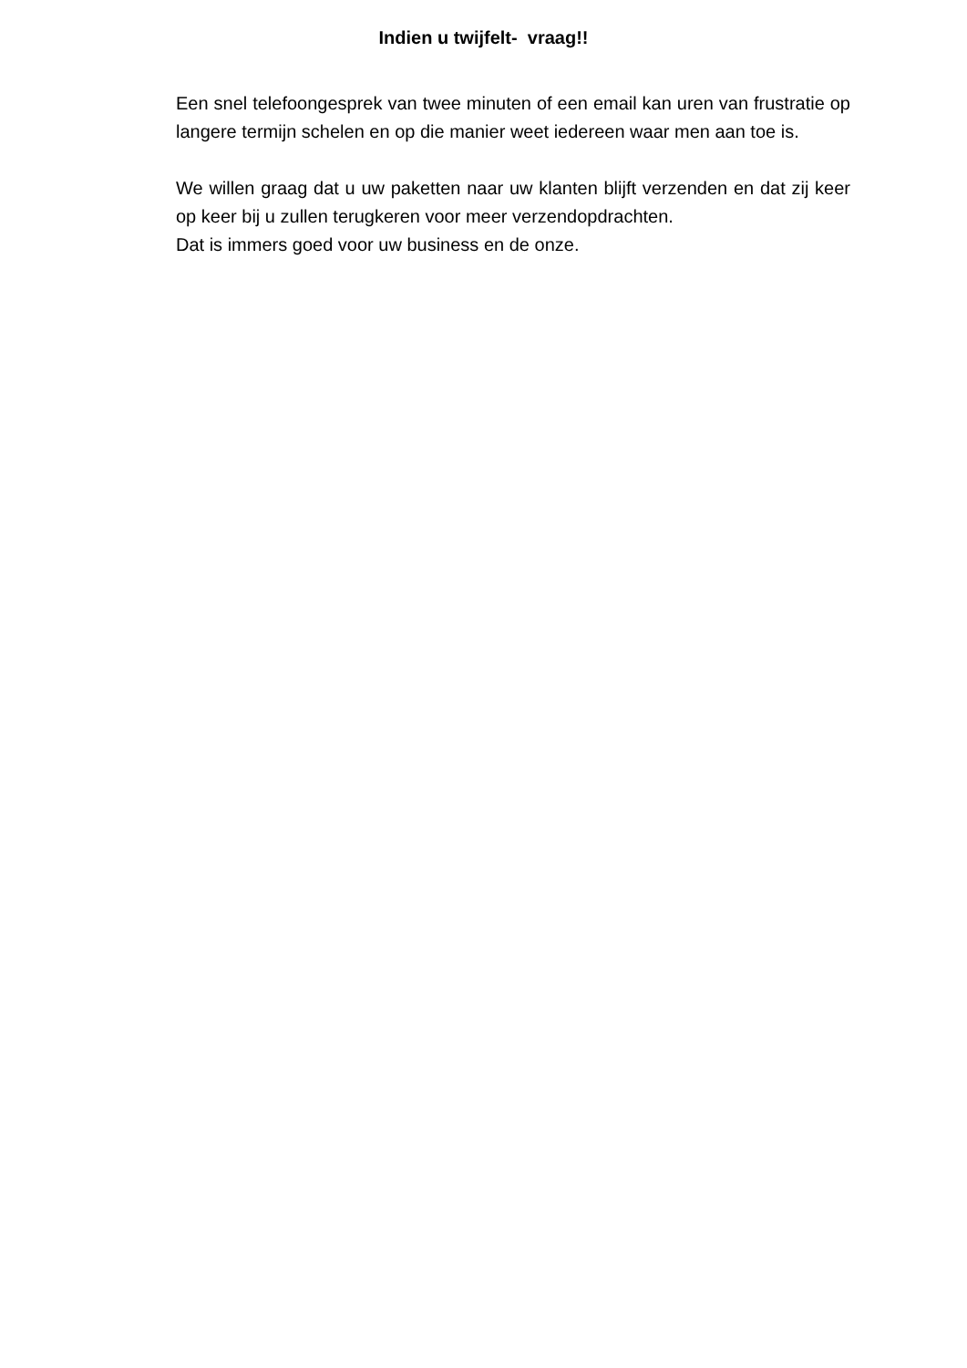Indien u twijfelt- vraag!!
Een snel telefoongesprek van twee minuten of een email kan uren van frustratie op langere termijn schelen en op die manier weet iedereen waar men aan toe is.
We willen graag dat u uw paketten naar uw klanten blijft verzenden en dat zij keer op keer bij u zullen terugkeren voor meer verzendopdrachten.
Dat is immers goed voor uw business en de onze.